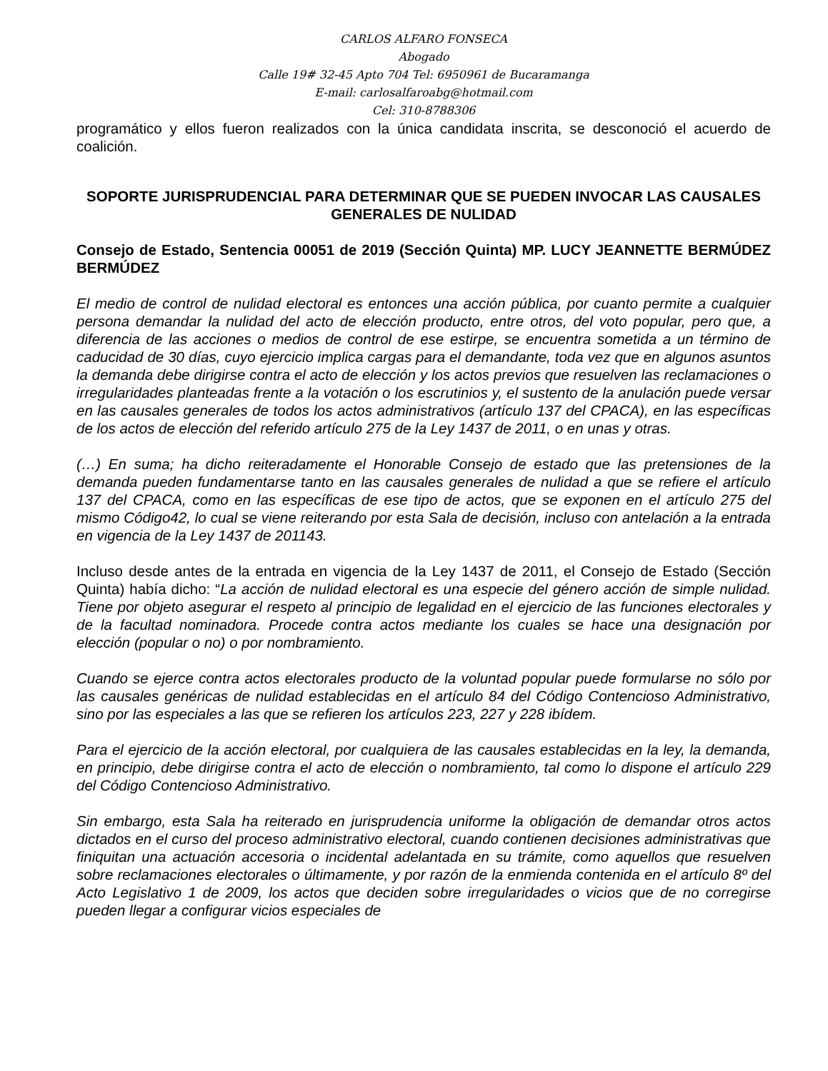CARLOS ALFARO FONSECA
Abogado
Calle 19# 32-45 Apto 704 Tel: 6950961 de Bucaramanga
E-mail: carlosalfaroabg@hotmail.com
Cel: 310-8788306
programático y ellos fueron realizados con la única candidata inscrita, se desconoció el acuerdo de coalición.
SOPORTE JURISPRUDENCIAL PARA DETERMINAR QUE SE PUEDEN INVOCAR LAS CAUSALES GENERALES DE NULIDAD
Consejo de Estado, Sentencia 00051 de 2019 (Sección Quinta) MP. LUCY JEANNETTE BERMÚDEZ BERMÚDEZ
El medio de control de nulidad electoral es entonces una acción pública, por cuanto permite a cualquier persona demandar la nulidad del acto de elección producto, entre otros, del voto popular, pero que, a diferencia de las acciones o medios de control de ese estirpe, se encuentra sometida a un término de caducidad de 30 días, cuyo ejercicio implica cargas para el demandante, toda vez que en algunos asuntos la demanda debe dirigirse contra el acto de elección y los actos previos que resuelven las reclamaciones o irregularidades planteadas frente a la votación o los escrutinios y, el sustento de la anulación puede versar en las causales generales de todos los actos administrativos (artículo 137 del CPACA), en las específicas de los actos de elección del referido artículo 275 de la Ley 1437 de 2011, o en unas y otras.
(…) En suma; ha dicho reiteradamente el Honorable Consejo de estado que las pretensiones de la demanda pueden fundamentarse tanto en las causales generales de nulidad a que se refiere el artículo 137 del CPACA, como en las específicas de ese tipo de actos, que se exponen en el artículo 275 del mismo Código42, lo cual se viene reiterando por esta Sala de decisión, incluso con antelación a la entrada en vigencia de la Ley 1437 de 201143.
Incluso desde antes de la entrada en vigencia de la Ley 1437 de 2011, el Consejo de Estado (Sección Quinta) había dicho: “La acción de nulidad electoral es una especie del género acción de simple nulidad. Tiene por objeto asegurar el respeto al principio de legalidad en el ejercicio de las funciones electorales y de la facultad nominadora. Procede contra actos mediante los cuales se hace una designación por elección (popular o no) o por nombramiento.
Cuando se ejerce contra actos electorales producto de la voluntad popular puede formularse no sólo por las causales genéricas de nulidad establecidas en el artículo 84 del Código Contencioso Administrativo, sino por las especiales a las que se refieren los artículos 223, 227 y 228 ibídem.
Para el ejercicio de la acción electoral, por cualquiera de las causales establecidas en la ley, la demanda, en principio, debe dirigirse contra el acto de elección o nombramiento, tal como lo dispone el artículo 229 del Código Contencioso Administrativo.
Sin embargo, esta Sala ha reiterado en jurisprudencia uniforme la obligación de demandar otros actos dictados en el curso del proceso administrativo electoral, cuando contienen decisiones administrativas que finiquitan una actuación accesoria o incidental adelantada en su trámite, como aquellos que resuelven sobre reclamaciones electorales o últimamente, y por razón de la enmienda contenida en el artículo 8º del Acto Legislativo 1 de 2009, los actos que deciden sobre irregularidades o vicios que de no corregirse pueden llegar a configurar vicios especiales de